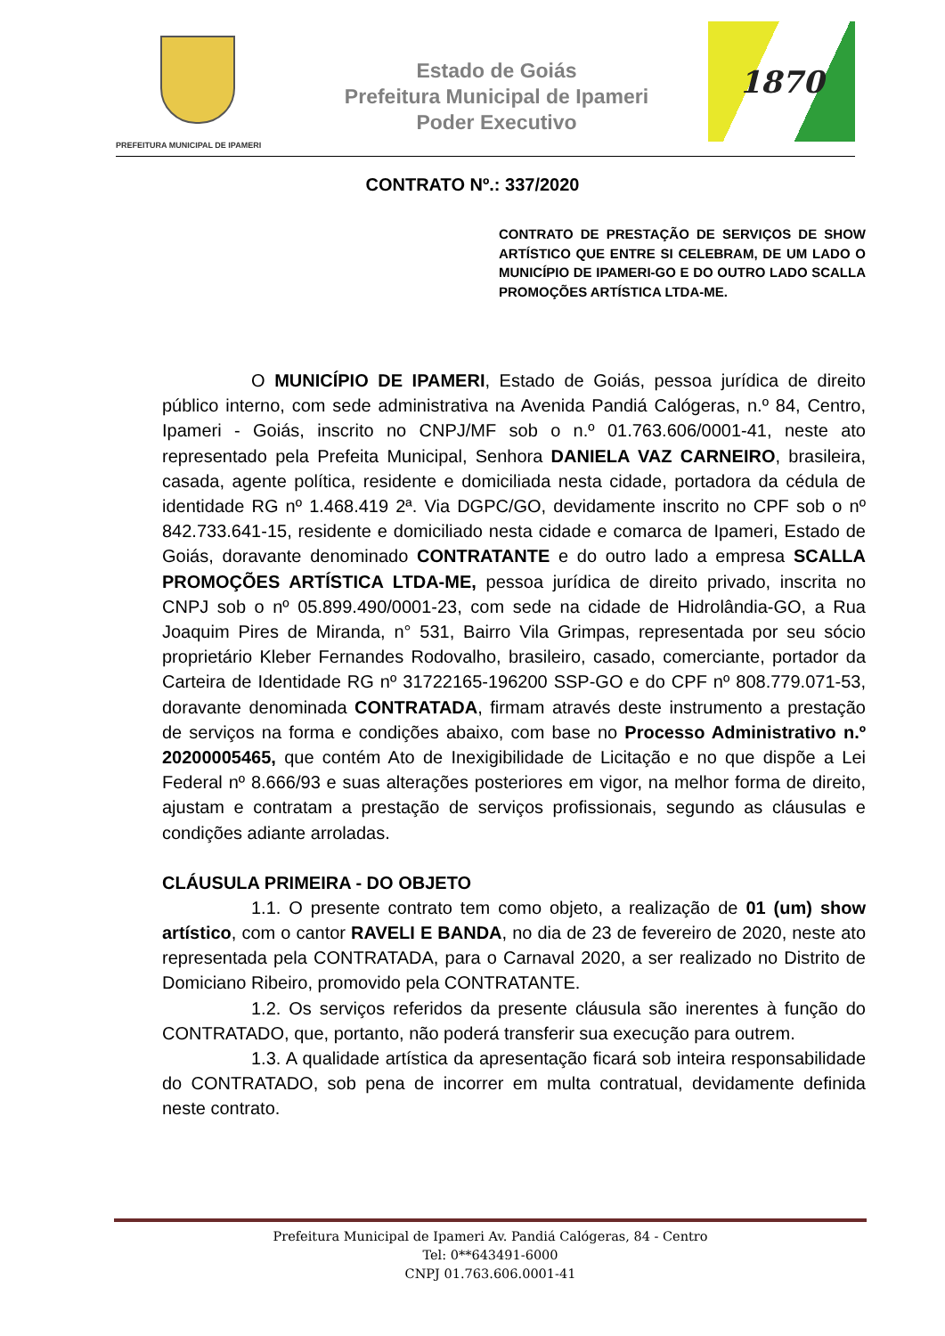PREFEITURA MUNICIPAL DE IPAMERI
Estado de Goiás
Prefeitura Municipal de Ipameri
Poder Executivo
1870
CONTRATO Nº.: 337/2020
CONTRATO DE PRESTAÇÃO DE SERVIÇOS DE SHOW ARTÍSTICO QUE ENTRE SI CELEBRAM, DE UM LADO O MUNICÍPIO DE IPAMERI-GO E DO OUTRO LADO SCALLA PROMOÇÕES ARTÍSTICA LTDA-ME.
O MUNICÍPIO DE IPAMERI, Estado de Goiás, pessoa jurídica de direito público interno, com sede administrativa na Avenida Pandiá Calógeras, n.º 84, Centro, Ipameri - Goiás, inscrito no CNPJ/MF sob o n.º 01.763.606/0001-41, neste ato representado pela Prefeita Municipal, Senhora DANIELA VAZ CARNEIRO, brasileira, casada, agente política, residente e domiciliada nesta cidade, portadora da cédula de identidade RG nº 1.468.419 2ª. Via DGPC/GO, devidamente inscrito no CPF sob o nº 842.733.641-15, residente e domiciliado nesta cidade e comarca de Ipameri, Estado de Goiás, doravante denominado CONTRATANTE e do outro lado a empresa SCALLA PROMOÇÕES ARTÍSTICA LTDA-ME, pessoa jurídica de direito privado, inscrita no CNPJ sob o nº 05.899.490/0001-23, com sede na cidade de Hidrolândia-GO, a Rua Joaquim Pires de Miranda, n° 531, Bairro Vila Grimpas, representada por seu sócio proprietário Kleber Fernandes Rodovalho, brasileiro, casado, comerciante, portador da Carteira de Identidade RG nº 31722165-196200 SSP-GO e do CPF nº 808.779.071-53, doravante denominada CONTRATADA, firmam através deste instrumento a prestação de serviços na forma e condições abaixo, com base no Processo Administrativo n.º 20200005465, que contém Ato de Inexigibilidade de Licitação e no que dispõe a Lei Federal nº 8.666/93 e suas alterações posteriores em vigor, na melhor forma de direito, ajustam e contratam a prestação de serviços profissionais, segundo as cláusulas e condições adiante arroladas.
CLÁUSULA PRIMEIRA - DO OBJETO
1.1. O presente contrato tem como objeto, a realização de 01 (um) show artístico, com o cantor RAVELI E BANDA, no dia de 23 de fevereiro de 2020, neste ato representada pela CONTRATADA, para o Carnaval 2020, a ser realizado no Distrito de Domiciano Ribeiro, promovido pela CONTRATANTE.
1.2. Os serviços referidos da presente cláusula são inerentes à função do CONTRATADO, que, portanto, não poderá transferir sua execução para outrem.
1.3. A qualidade artística da apresentação ficará sob inteira responsabilidade do CONTRATADO, sob pena de incorrer em multa contratual, devidamente definida neste contrato.
Prefeitura Municipal de Ipameri Av. Pandiá Calógeras, 84 - Centro
Tel: 0**643491-6000
CNPJ 01.763.606.0001-41